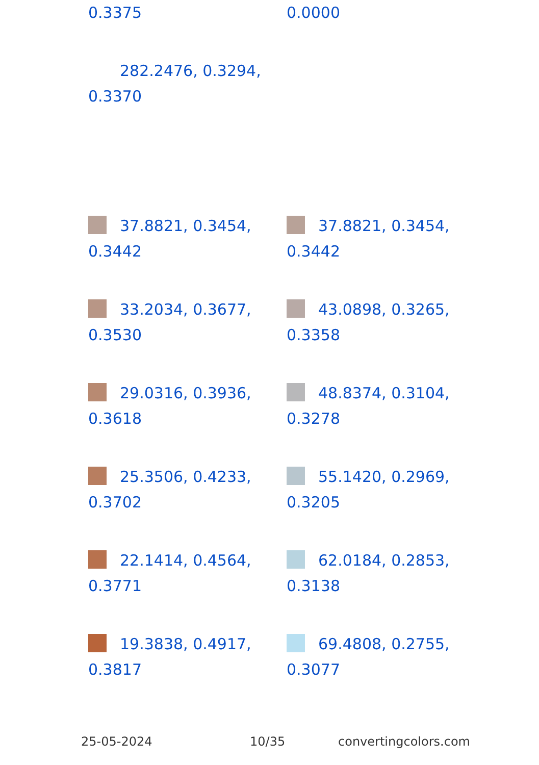0.3375 0.0000
282.2476, 0.3294, 0.3370
37.8821, 0.3454, 0.3442
37.8821, 0.3454, 0.3442
33.2034, 0.3677, 0.3530
43.0898, 0.3265, 0.3358
29.0316, 0.3936, 0.3618
48.8374, 0.3104, 0.3278
25.3506, 0.4233, 0.3702
55.1420, 0.2969, 0.3205
22.1414, 0.4564, 0.3771
62.0184, 0.2853, 0.3138
19.3838, 0.4917, 0.3817
69.4808, 0.2755, 0.3077
25-05-2024 10/35 convertingcolors.com